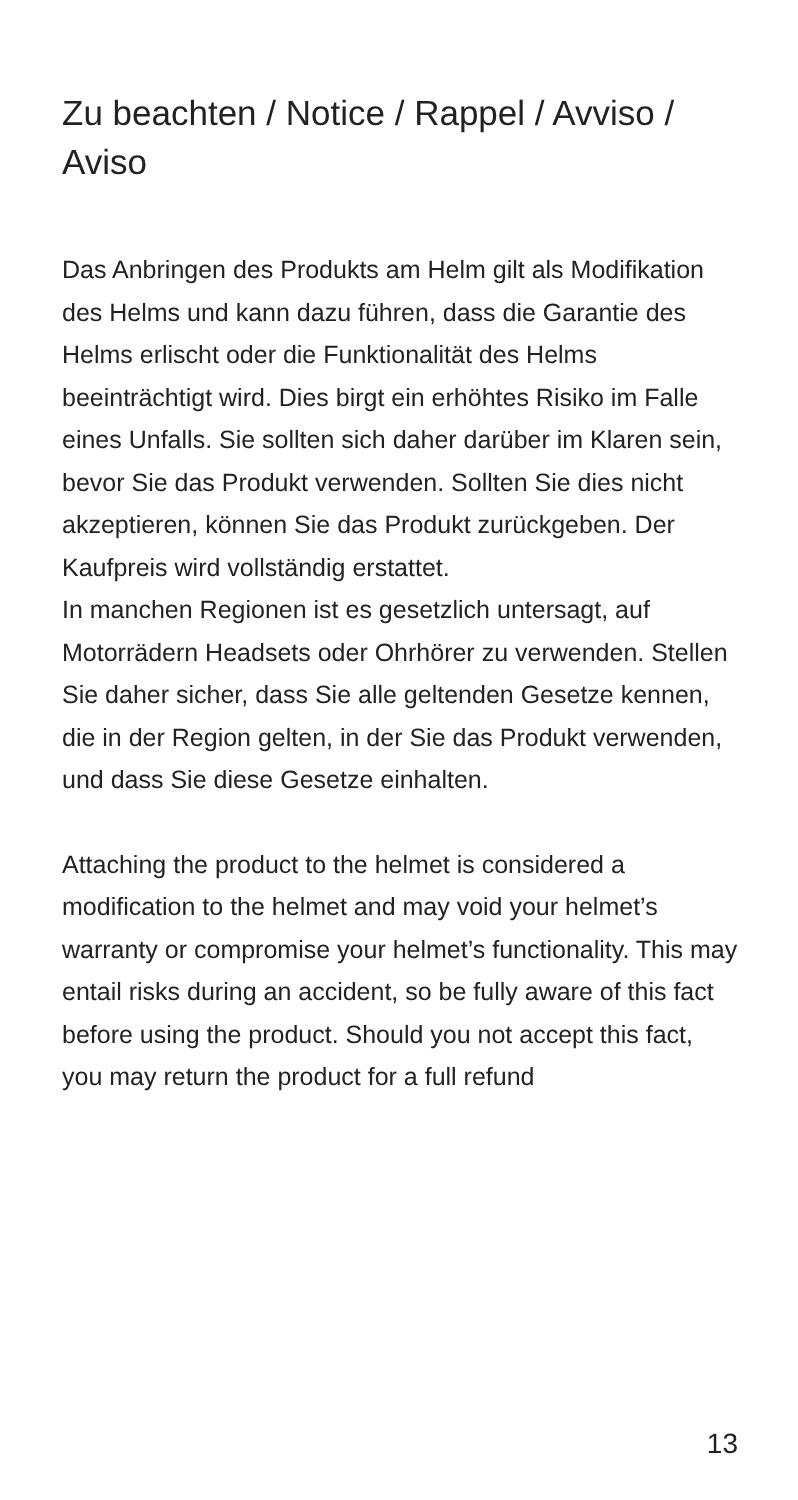Zu beachten / Notice / Rappel / Avviso / Aviso
Das Anbringen des Produkts am Helm gilt als Modifikation des Helms und kann dazu führen, dass die Garantie des Helms erlischt oder die Funktionalität des Helms beeinträchtigt wird. Dies birgt ein erhöhtes Risiko im Falle eines Unfalls. Sie sollten sich daher darüber im Klaren sein, bevor Sie das Produkt verwenden. Sollten Sie dies nicht akzeptieren, können Sie das Produkt zurückgeben. Der Kaufpreis wird vollständig erstattet.
In manchen Regionen ist es gesetzlich untersagt, auf Motorrädern Headsets oder Ohrhörer zu verwenden. Stellen Sie daher sicher, dass Sie alle geltenden Gesetze kennen, die in der Region gelten, in der Sie das Produkt verwenden, und dass Sie diese Gesetze einhalten.
Attaching the product to the helmet is considered a modification to the helmet and may void your helmet’s warranty or compromise your helmet’s functionality. This may entail risks during an accident, so be fully aware of this fact before using the product. Should you not accept this fact, you may return the product for a full refund
13